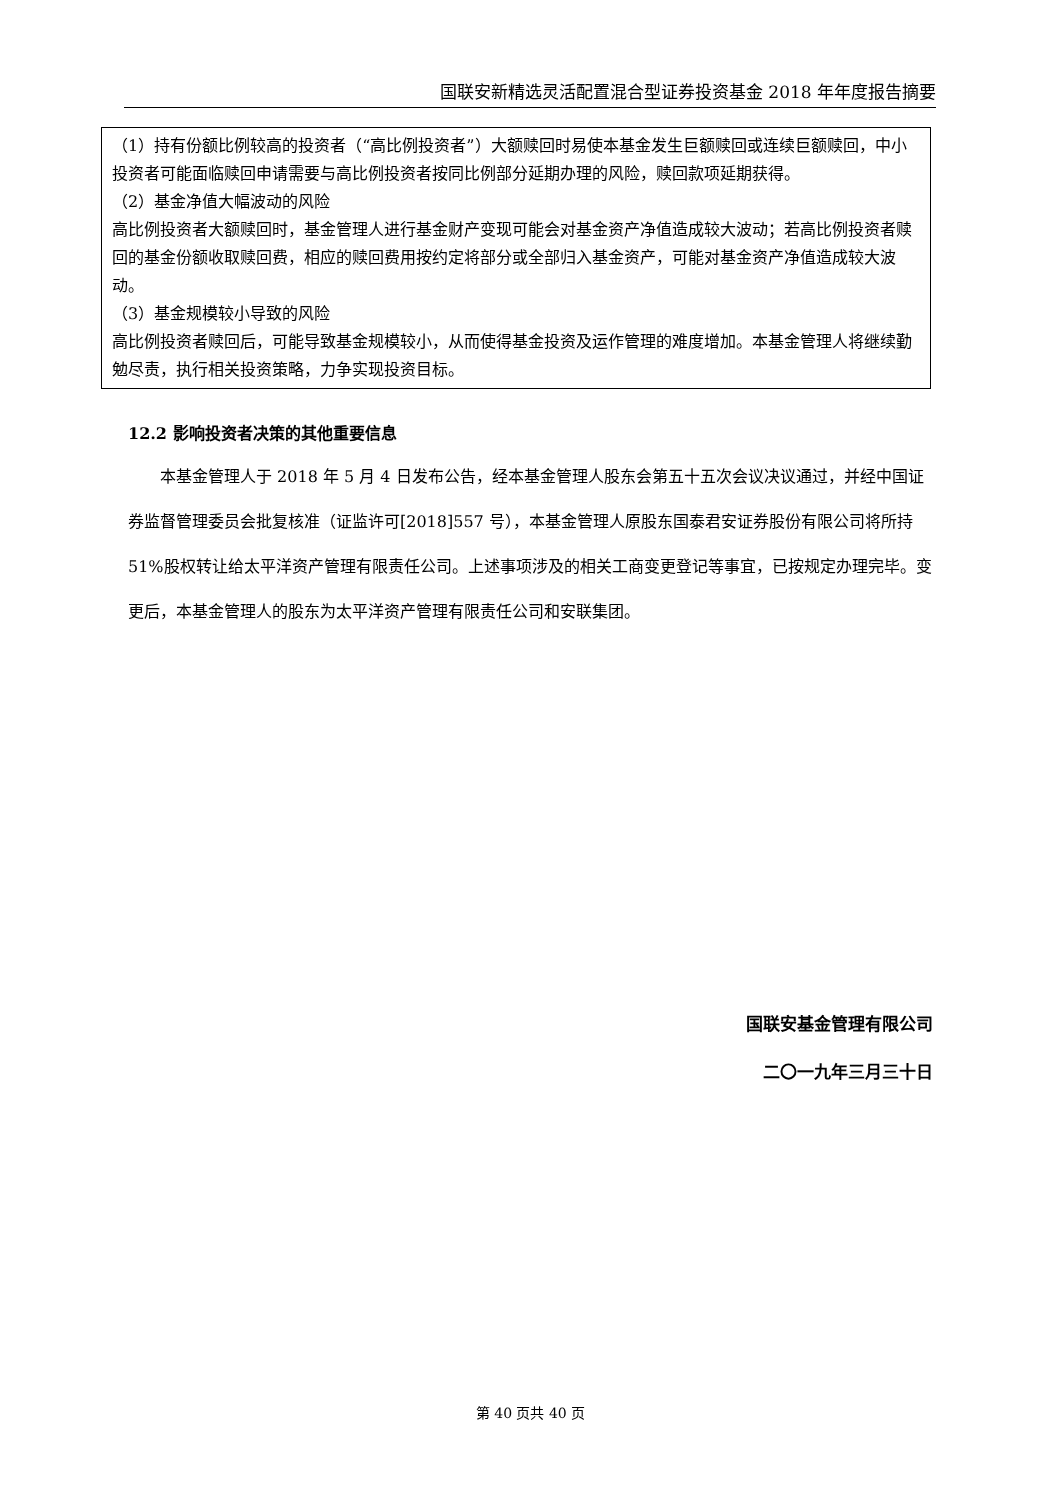国联安新精选灵活配置混合型证券投资基金 2018 年年度报告摘要
（1）持有份额比例较高的投资者（“高比例投资者”）大额赎回时易使本基金发生巨额赎回或连续巨额赎回，中小投资者可能面临赎回申请需要与高比例投资者按同比例部分延期办理的风险，赎回款项延期获得。
（2）基金净值大幅波动的风险
高比例投资者大额赎回时，基金管理人进行基金财产变现可能会对基金资产净值造成较大波动；若高比例投资者赎回的基金份额收取赎回费，相应的赎回费用按约定将部分或全部归入基金资产，可能对基金资产净值造成较大波动。
（3）基金规模较小导致的风险
高比例投资者赎回后，可能导致基金规模较小，从而使得基金投资及运作管理的难度增加。本基金管理人将继续勤勉尽责，执行相关投资策略，力争实现投资目标。
12.2 影响投资者决策的其他重要信息
本基金管理人于 2018 年 5 月 4 日发布公告，经本基金管理人股东会第五十五次会议决议通过，并经中国证券监督管理委员会批复核准（证监许可[2018]557 号），本基金管理人原股东国泰君安证券股份有限公司将所持 51%股权转让给太平洋资产管理有限责任公司。上述事项涉及的相关工商变更登记等事宜，已按规定办理完毕。变更后，本基金管理人的股东为太平洋资产管理有限责任公司和安联集团。
国联安基金管理有限公司
二〇一九年三月三十日
第 40 页共 40 页